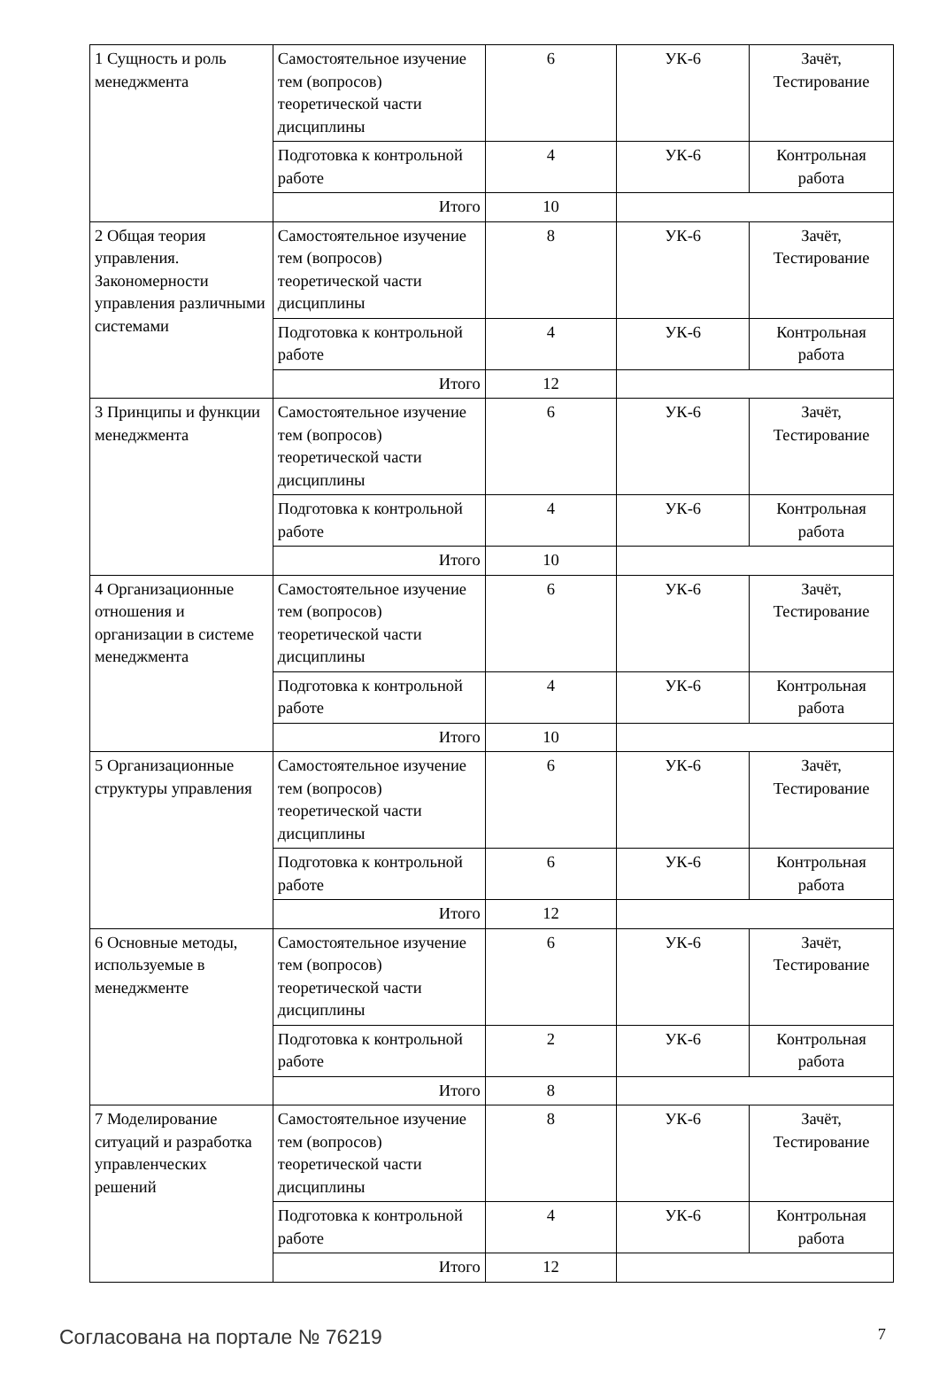| 1 Сущность и роль менеджмента | Самостоятельное изучение тем (вопросов) теоретической части дисциплины | 6 | УК-6 | Зачёт, Тестирование |
| | Подготовка к контрольной работе | 4 | УК-6 | Контрольная работа |
| | Итого | 10 | | |
| 2 Общая теория управления. Закономерности управления различными системами | Самостоятельное изучение тем (вопросов) теоретической части дисциплины | 8 | УК-6 | Зачёт, Тестирование |
| | Подготовка к контрольной работе | 4 | УК-6 | Контрольная работа |
| | Итого | 12 | | |
| 3 Принципы и функции менеджмента | Самостоятельное изучение тем (вопросов) теоретической части дисциплины | 6 | УК-6 | Зачёт, Тестирование |
| | Подготовка к контрольной работе | 4 | УК-6 | Контрольная работа |
| | Итого | 10 | | |
| 4 Организационные отношения и организации в системе менеджмента | Самостоятельное изучение тем (вопросов) теоретической части дисциплины | 6 | УК-6 | Зачёт, Тестирование |
| | Подготовка к контрольной работе | 4 | УК-6 | Контрольная работа |
| | Итого | 10 | | |
| 5 Организационные структуры управления | Самостоятельное изучение тем (вопросов) теоретической части дисциплины | 6 | УК-6 | Зачёт, Тестирование |
| | Подготовка к контрольной работе | 6 | УК-6 | Контрольная работа |
| | Итого | 12 | | |
| 6 Основные методы, используемые в менеджменте | Самостоятельное изучение тем (вопросов) теоретической части дисциплины | 6 | УК-6 | Зачёт, Тестирование |
| | Подготовка к контрольной работе | 2 | УК-6 | Контрольная работа |
| | Итого | 8 | | |
| 7 Моделирование ситуаций и разработка управленческих решений | Самостоятельное изучение тем (вопросов) теоретической части дисциплины | 8 | УК-6 | Зачёт, Тестирование |
| | Подготовка к контрольной работе | 4 | УК-6 | Контрольная работа |
| | Итого | 12 | | |
Согласована на портале № 76219 7